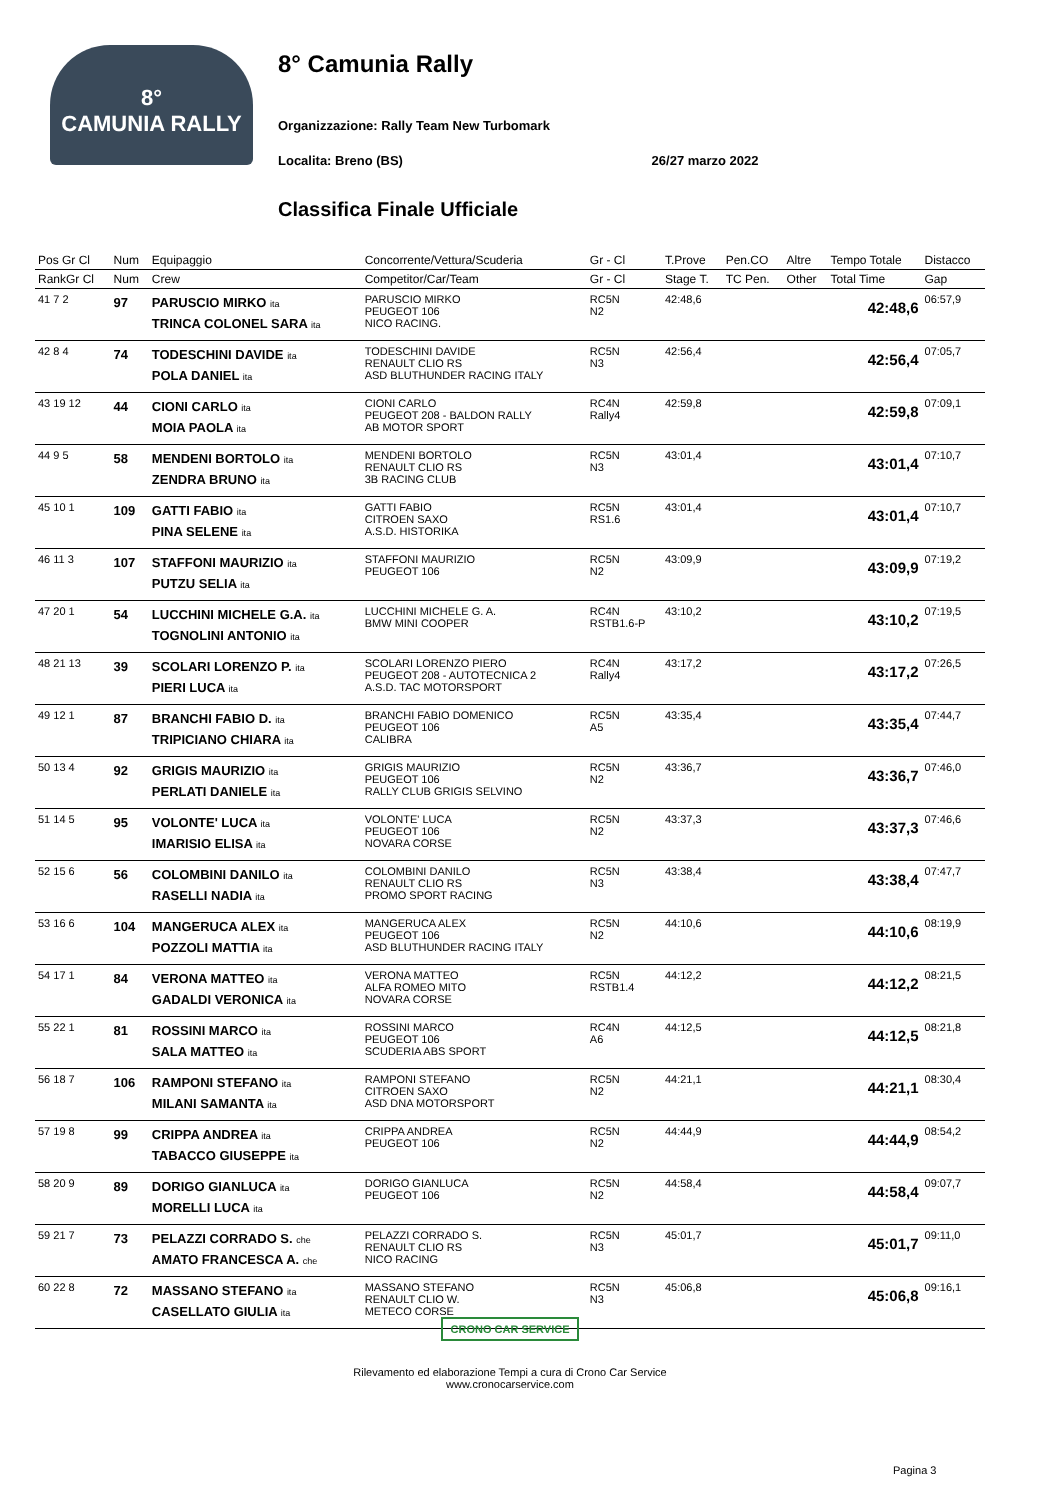8°
CAMUNIA RALLY
8° Camunia Rally
Organizzazione: Rally Team New Turbomark
Localita: Breno (BS) 26/27 marzo 2022
Classifica Finale Ufficiale
| Pos Gr Cl | Num | Equipaggio | Concorrente/Vettura/Scuderia | Gr - Cl | T.Prove | Pen.CO | Altre | Tempo Totale | Distacco |
| --- | --- | --- | --- | --- | --- | --- | --- | --- | --- |
| RankGr Cl | Num | Crew | Competitor/Car/Team | Gr - Cl | Stage T. | TC Pen. | Other | Total Time | Gap |
| 41 7 2 | 97 | PARUSCIO MIRKO ita TRINCA COLONEL SARA ita | PARUSCIO MIRKO PEUGEOT 106 NICO RACING. | RC5N N2 | 42:48,6 | | | 42:48,6 | 06:57,9 |
| 42 8 4 | 74 | TODESCHINI DAVIDE ita POLA DANIEL ita | TODESCHINI DAVIDE RENAULT CLIO RS ASD BLUTHUNDER RACING ITALY | RC5N N3 | 42:56,4 | | | 42:56,4 | 07:05,7 |
| 43 19 12 | 44 | CIONI CARLO ita MOIA PAOLA ita | CIONI CARLO PEUGEOT 208 - BALDON RALLY AB MOTOR SPORT | RC4N Rally4 | 42:59,8 | | | 42:59,8 | 07:09,1 |
| 44 9 5 | 58 | MENDENI BORTOLO ita ZENDRA BRUNO ita | MENDENI BORTOLO RENAULT CLIO RS 3B RACING CLUB | RC5N N3 | 43:01,4 | | | 43:01,4 | 07:10,7 |
| 45 10 1 | 109 | GATTI FABIO ita PINA SELENE ita | GATTI FABIO CITROEN SAXO A.S.D. HISTORIKA | RC5N RS1.6 | 43:01,4 | | | 43:01,4 | 07:10,7 |
| 46 11 3 | 107 | STAFFONI MAURIZIO ita PUTZU SELIA ita | STAFFONI MAURIZIO PEUGEOT 106 | RC5N N2 | 43:09,9 | | | 43:09,9 | 07:19,2 |
| 47 20 1 | 54 | LUCCHINI MICHELE G.A. ita TOGNOLINI ANTONIO ita | LUCCHINI MICHELE G. A. BMW MINI COOPER | RC4N RSTB1.6-P | 43:10,2 | | | 43:10,2 | 07:19,5 |
| 48 21 13 | 39 | SCOLARI LORENZO P. ita PIERI LUCA ita | SCOLARI LORENZO PIERO PEUGEOT 208 - AUTOTECNICA 2 A.S.D. TAC MOTORSPORT | RC4N Rally4 | 43:17,2 | | | 43:17,2 | 07:26,5 |
| 49 12 1 | 87 | BRANCHI FABIO D. ita TRIPICIANO CHIARA ita | BRANCHI FABIO DOMENICO PEUGEOT 106 CALIBRA | RC5N A5 | 43:35,4 | | | 43:35,4 | 07:44,7 |
| 50 13 4 | 92 | GRIGIS MAURIZIO ita PERLATI DANIELE ita | GRIGIS MAURIZIO PEUGEOT 106 RALLY CLUB GRIGIS SELVINO | RC5N N2 | 43:36,7 | | | 43:36,7 | 07:46,0 |
| 51 14 5 | 95 | VOLONTE' LUCA ita IMARISIO ELISA ita | VOLONTE' LUCA PEUGEOT 106 NOVARA CORSE | RC5N N2 | 43:37,3 | | | 43:37,3 | 07:46,6 |
| 52 15 6 | 56 | COLOMBINI DANILO ita RASELLI NADIA ita | COLOMBINI DANILO RENAULT CLIO RS PROMO SPORT RACING | RC5N N3 | 43:38,4 | | | 43:38,4 | 07:47,7 |
| 53 16 6 | 104 | MANGERUCA ALEX ita POZZOLI MATTIA ita | MANGERUCA ALEX PEUGEOT 106 ASD BLUTHUNDER RACING ITALY | RC5N N2 | 44:10,6 | | | 44:10,6 | 08:19,9 |
| 54 17 1 | 84 | VERONA MATTEO ita GADALDI VERONICA ita | VERONA MATTEO ALFA ROMEO MITO NOVARA CORSE | RC5N RSTB1.4 | 44:12,2 | | | 44:12,2 | 08:21,5 |
| 55 22 1 | 81 | ROSSINI MARCO ita SALA MATTEO ita | ROSSINI MARCO PEUGEOT 106 SCUDERIA ABS SPORT | RC4N A6 | 44:12,5 | | | 44:12,5 | 08:21,8 |
| 56 18 7 | 106 | RAMPONI STEFANO ita MILANI SAMANTA ita | RAMPONI STEFANO CITROEN SAXO ASD DNA MOTORSPORT | RC5N N2 | 44:21,1 | | | 44:21,1 | 08:30,4 |
| 57 19 8 | 99 | CRIPPA ANDREA ita TABACCO GIUSEPPE ita | CRIPPA ANDREA PEUGEOT 106 | RC5N N2 | 44:44,9 | | | 44:44,9 | 08:54,2 |
| 58 20 9 | 89 | DORIGO GIANLUCA ita MORELLI LUCA ita | DORIGO GIANLUCA PEUGEOT 106 | RC5N N2 | 44:58,4 | | | 44:58,4 | 09:07,7 |
| 59 21 7 | 73 | PELAZZI CORRADO S. che AMATO FRANCESCA A. che | PELAZZI CORRADO S. RENAULT CLIO RS NICO RACING | RC5N N3 | 45:01,7 | | | 45:01,7 | 09:11,0 |
| 60 22 8 | 72 | MASSANO STEFANO ita CASELLATO GIULIA ita | MASSANO STEFANO RENAULT CLIO W. METECO CORSE | RC5N N3 | 45:06,8 | | | 45:06,8 | 09:16,1 |
CRONO CAR SERVICE
Rilevamento ed elaborazione Tempi a cura di Crono Car Service
www.cronocarservice.com
Pagina 3